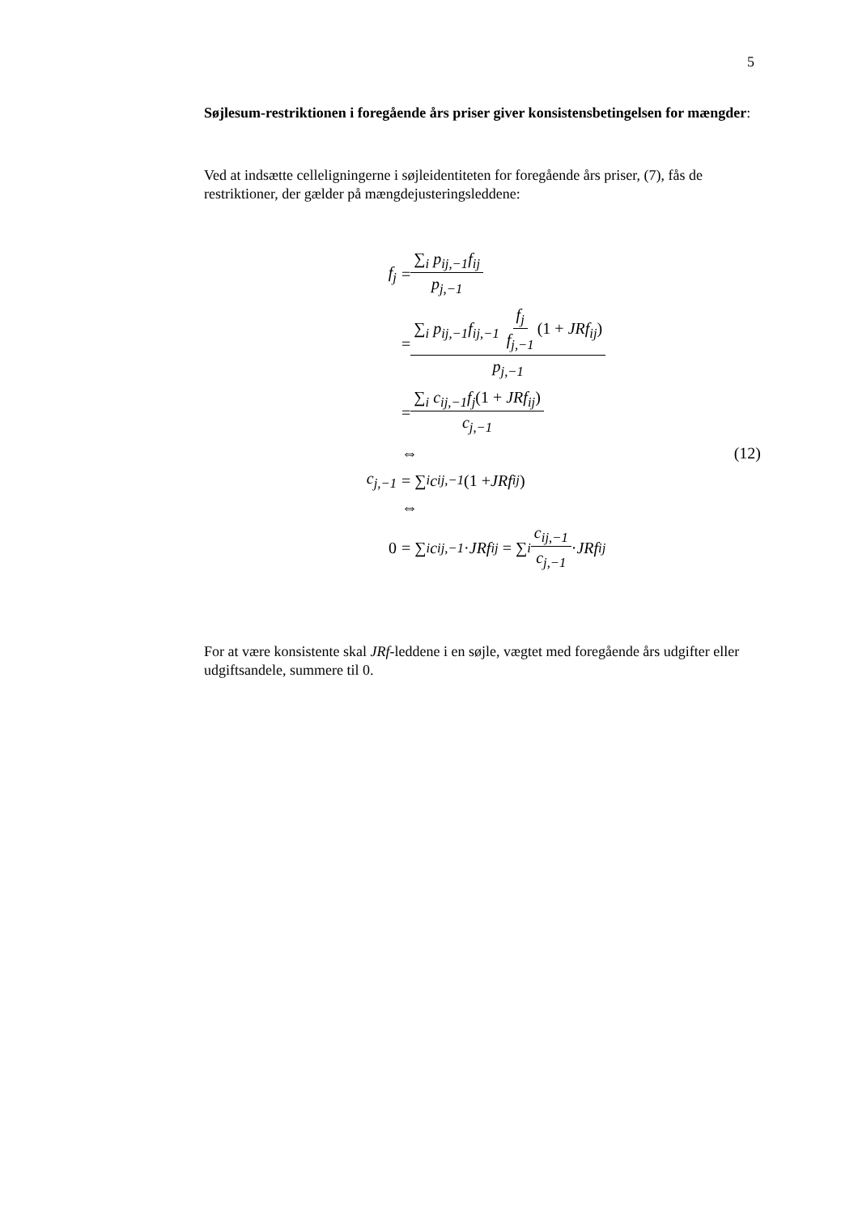5
Søjlesum-restriktionen i foregående års priser giver konsistensbetingelsen for mængder:
Ved at indsætte celleligningerne i søjleidentiteten for foregående års priser, (7), fås de restriktioner, der gælder på mængdejusteringsleddene:
f<sub>j</sub> = ∑<sub>i</sub> p<sub>ij,−1</sub>f<sub>ij</sub> p<sub>j,−1</sub>
= ∑<sub>i</sub> p<sub>ij,−1</sub>f<sub>ij,−1</sub> f<sub>j</sub> f<sub>j,−1</sub>(1 + JRf<sub>ij</sub>) p<sub>j,−1</sub>
= ∑<sub>i</sub> c<sub>ij,−1</sub>f<sub>j</sub>(1 + JRf<sub>ij</sub>) c<sub>j,−1</sub>
⇔ (12)
c<sub>j,−1</sub> = ∑<sub>i</sub> c<sub>ij,−1</sub> (1 + JRf<sub>ij</sub>)
⇔
0 = ∑<sub>i</sub> c<sub>ij,−1</sub> · JRf<sub>ij</sub> = ∑<sub>i</sub> c<sub>ij,−1</sub> c<sub>j,−1</sub> · JRf<sub>ij</sub>
For at være konsistente skal JRf-leddene i en søjle, vægtet med foregående års udgifter eller udgiftsandele, summere til 0.